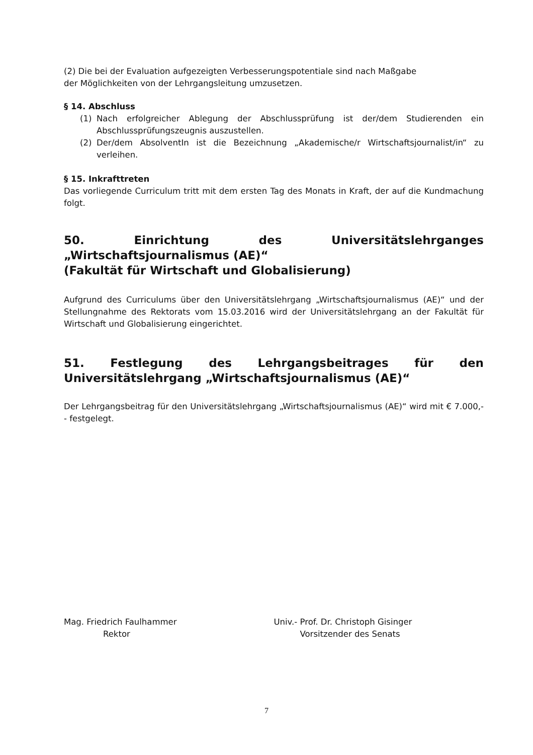(2) Die bei der Evaluation aufgezeigten Verbesserungspotentiale sind nach Maßgabe
der Möglichkeiten von der Lehrgangsleitung umzusetzen.
§ 14. Abschluss
(1) Nach erfolgreicher Ablegung der Abschlussprüfung ist der/dem Studierenden ein Abschlussprüfungszeugnis auszustellen.
(2) Der/dem AbsolventIn ist die Bezeichnung „Akademische/r Wirtschaftsjournalist/in“ zu verleihen.
§ 15. Inkrafttreten
Das vorliegende Curriculum tritt mit dem ersten Tag des Monats in Kraft, der auf die Kundmachung folgt.
50. Einrichtung des Universitätslehrganges „Wirtschaftsjournalismus (AE)“
(Fakultät für Wirtschaft und Globalisierung)
Aufgrund des Curriculums über den Universitätslehrgang „Wirtschaftsjournalismus (AE)“ und der Stellungnahme des Rektorats vom 15.03.2016 wird der Universitätslehrgang an der Fakultät für Wirtschaft und Globalisierung eingerichtet.
51. Festlegung des Lehrgangsbeitrages für den Universitätslehrgang „Wirtschaftsjournalismus (AE)“
Der Lehrgangsbeitrag für den Universitätslehrgang „Wirtschaftsjournalismus (AE)“ wird mit € 7.000,-- festgelegt.
Mag. Friedrich Faulhammer
Rektor
Univ.- Prof. Dr. Christoph Gisinger
Vorsitzender des Senats
7